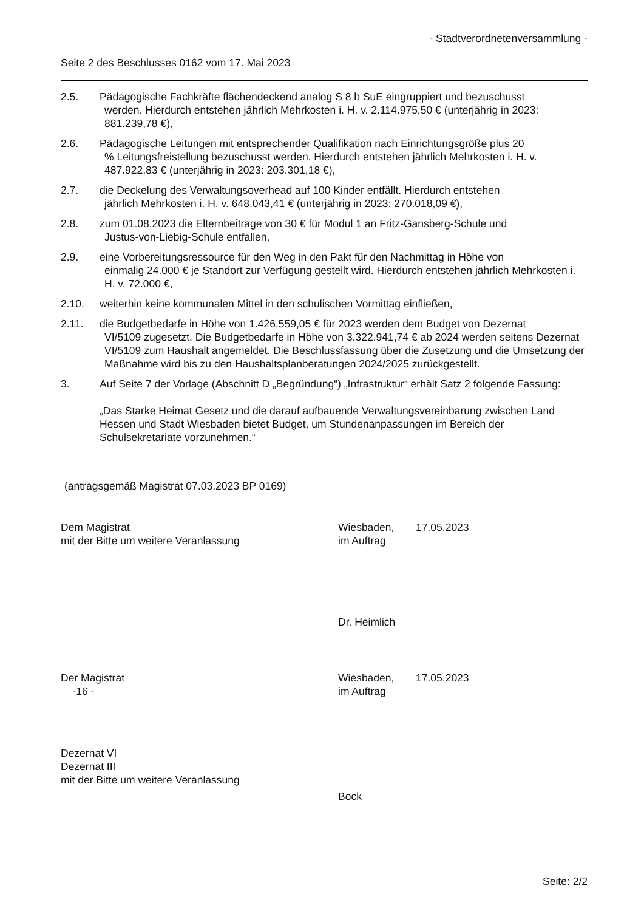- Stadtverordnetenversammlung -
Seite 2 des Beschlusses 0162 vom 17. Mai 2023
2.5. Pädagogische Fachkräfte flächendeckend analog S 8 b SuE eingruppiert und bezuschusst
werden. Hierdurch entstehen jährlich Mehrkosten i. H. v. 2.114.975,50 € (unterjährig in 2023: 881.239,78 €),
2.6. Pädagogische Leitungen mit entsprechender Qualifikation nach Einrichtungsgröße plus 20
% Leitungsfreistellung bezuschusst werden. Hierdurch entstehen jährlich Mehrkosten i. H. v. 487.922,83 € (unterjährig in 2023: 203.301,18 €),
2.7. die Deckelung des Verwaltungsoverhead auf 100 Kinder entfällt. Hierdurch entstehen
jährlich Mehrkosten i. H. v. 648.043,41 € (unterjährig in 2023: 270.018,09 €),
2.8. zum 01.08.2023 die Elternbeiträge von 30 € für Modul 1 an Fritz-Gansberg-Schule und
Justus-von-Liebig-Schule entfallen,
2.9. eine Vorbereitungsressource für den Weg in den Pakt für den Nachmittag in Höhe von
einmalig 24.000 € je Standort zur Verfügung gestellt wird. Hierdurch entstehen jährlich Mehrkosten i. H. v. 72.000 €,
2.10. weiterhin keine kommunalen Mittel in den schulischen Vormittag einfließen,
2.11. die Budgetbedarfe in Höhe von 1.426.559,05 € für 2023 werden dem Budget von Dezernat
VI/5109 zugesetzt. Die Budgetbedarfe in Höhe von 3.322.941,74 € ab 2024 werden seitens Dezernat VI/5109 zum Haushalt angemeldet. Die Beschlussfassung über die Zusetzung und die Umsetzung der Maßnahme wird bis zu den Haushaltsplanberatungen 2024/2025 zurückgestellt.
3. Auf Seite 7 der Vorlage (Abschnitt D „Begründung“) „Infrastruktur“ erhält Satz 2 folgende Fassung:
„Das Starke Heimat Gesetz und die darauf aufbauende Verwaltungsvereinbarung zwischen Land Hessen und Stadt Wiesbaden bietet Budget, um Stundenanpassungen im Bereich der Schulsekretariate vorzunehmen.“
(antragsgemäß Magistrat 07.03.2023 BP 0169)
Dem Magistrat
mit der Bitte um weitere Veranlassung
Wiesbaden,
im Auftrag
17.05.2023
Dr. Heimlich
Der Magistrat
-16 -
Wiesbaden,
im Auftrag
17.05.2023
Dezernat VI
Dezernat III
mit der Bitte um weitere Veranlassung
Bock
Seite: 2/2